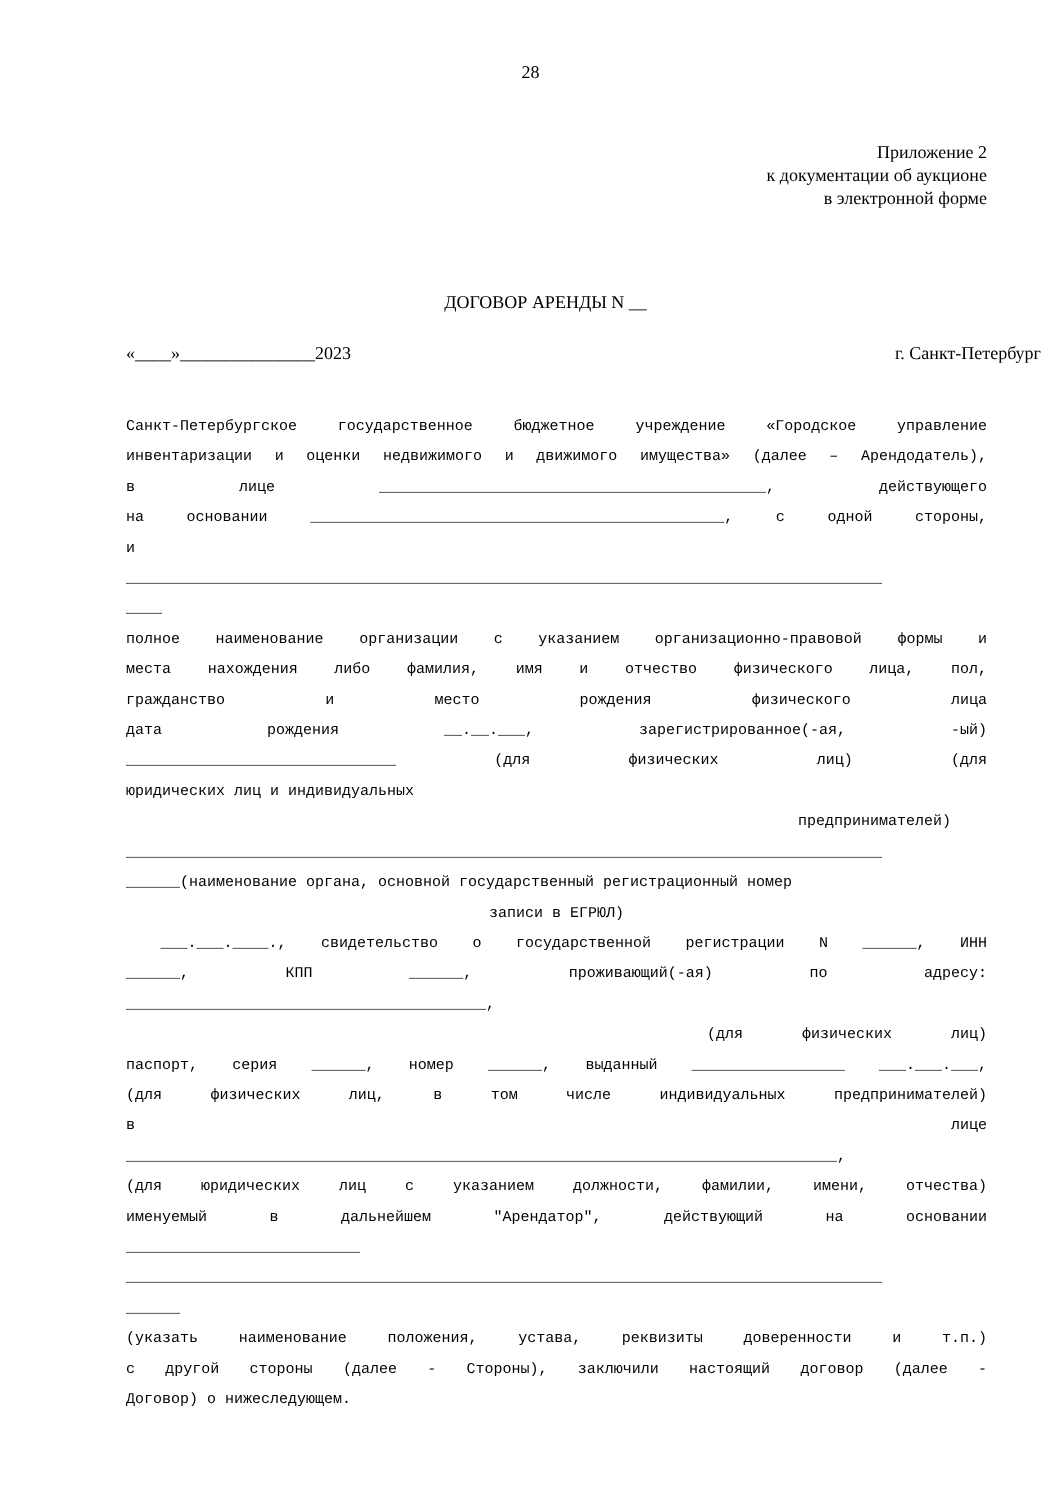28
Приложение 2
к документации об аукционе
в электронной форме
ДОГОВОР АРЕНДЫ N __
«____»_______________2023 г. Санкт-Петербург
Санкт-Петербургское государственное бюджетное учреждение «Городское управление
инвентаризации и оценки недвижимого и движимого имущества» (далее – Арендодатель),
в лице ___________________________________________, действующего
на основании ______________________________________________, с одной стороны,
и
____________________________________________________________________________________
____
полное наименование организации с указанием организационно-правовой формы и
места нахождения либо фамилия, имя и отчество физического лица, пол,
гражданство и место рождения физического лица
дата рождения __.__.___, зарегистрированное(-ая, -ый)
______________________________ (для физических лиц) (для
юридических лиц и индивидуальных
предпринимателей)
____________________________________________________________________________________
______(наименование органа, основной государственный регистрационный номер
записи в ЕГРЮЛ)
___.___.____., свидетельство о государственной регистрации N ______, ИНН
______, КПП ______, проживающий(-ая) по адресу:
________________________________________,
(для физических лиц)
паспорт, серия ______, номер ______, выданный _________________ ___.___.___,
(для физических лиц, в том числе индивидуальных предпринимателей)
в лице
_______________________________________________________________________________,
(для юридических лиц с указанием должности, фамилии, имени, отчества)
именуемый в дальнейшем "Арендатор", действующий на основании
__________________________
____________________________________________________________________________________
______
(указать наименование положения, устава, реквизиты доверенности и т.п.)
с другой стороны (далее - Стороны), заключили настоящий договор (далее -
Договор) о нижеследующем.